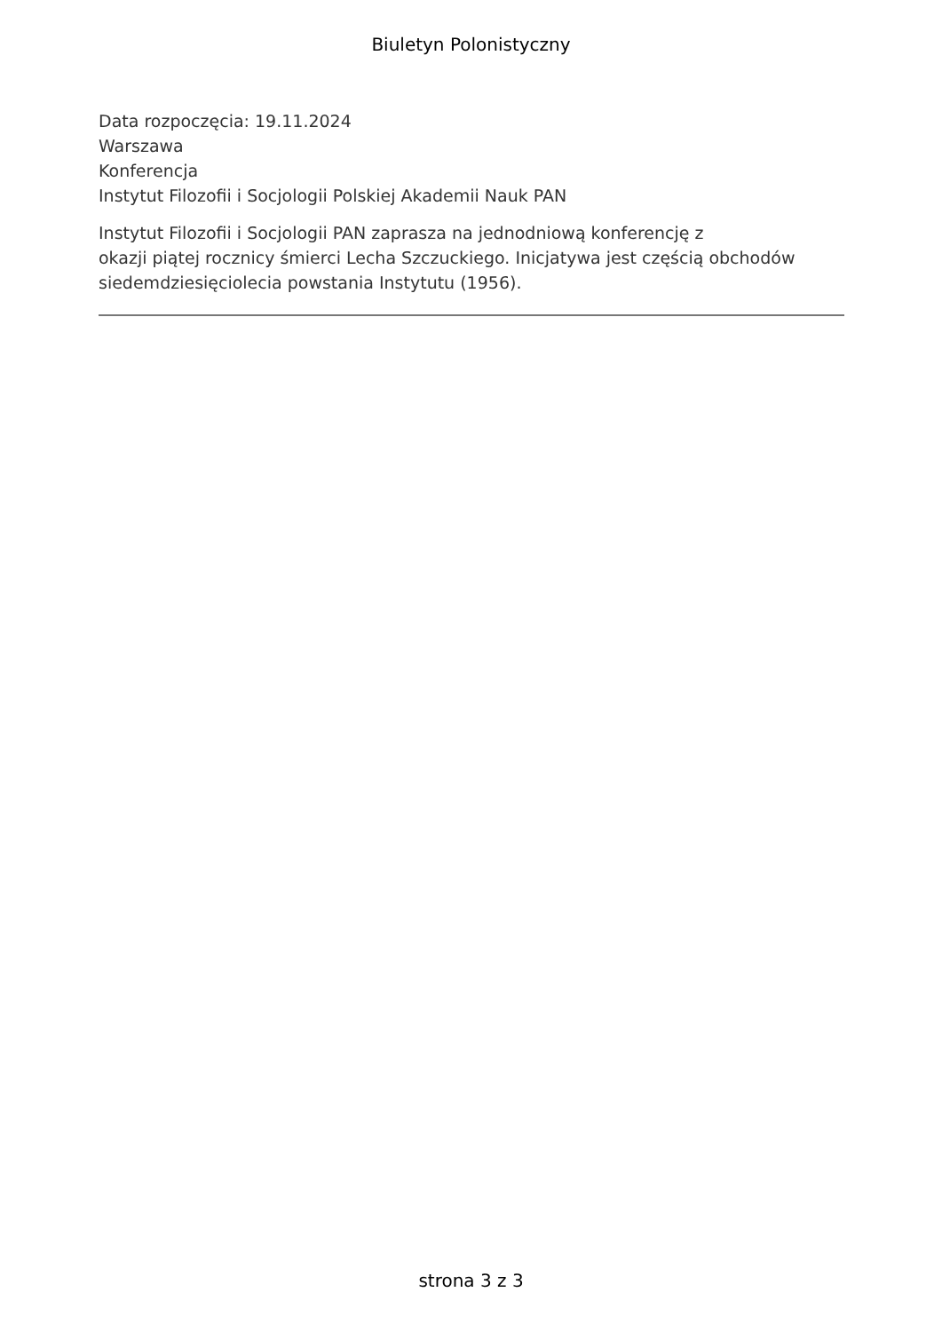Biuletyn Polonistyczny
Data rozpoczęcia: 19.11.2024
Warszawa
Konferencja
Instytut Filozofii i Socjologii Polskiej Akademii Nauk PAN
Instytut Filozofii i Socjologii PAN zaprasza na jednodniową konferencję z
okazji piątej rocznicy śmierci Lecha Szczuckiego. Inicjatywa jest częścią obchodów siedemdziesięciolecia powstania Instytutu (1956).
strona 3 z 3